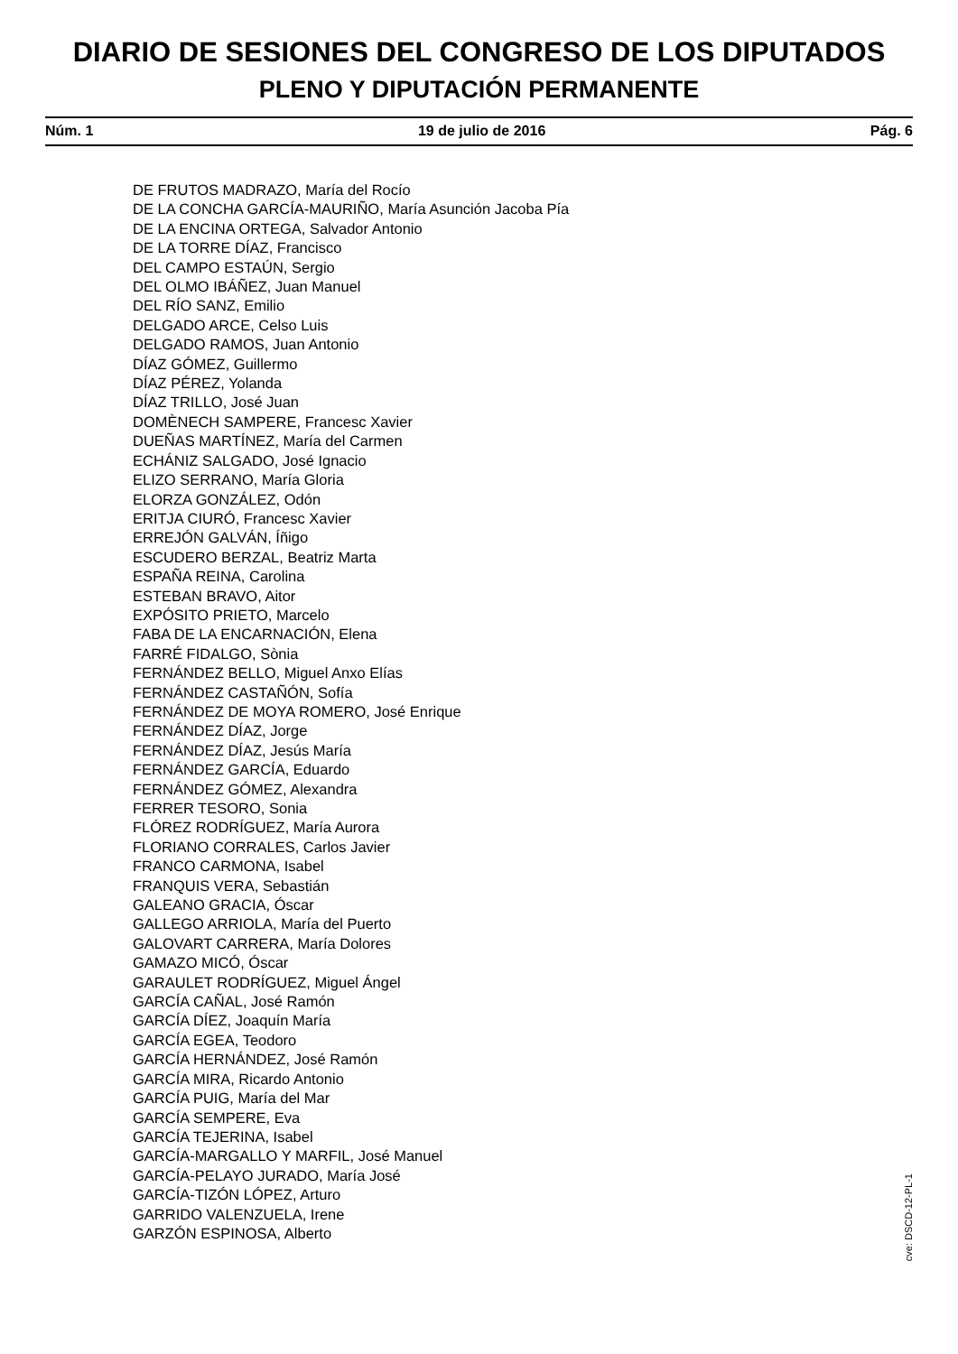DIARIO DE SESIONES DEL CONGRESO DE LOS DIPUTADOS
PLENO Y DIPUTACIÓN PERMANENTE
Núm. 1 19 de julio de 2016 Pág. 6
DE FRUTOS MADRAZO, María del Rocío
DE LA CONCHA GARCÍA-MAURIÑO, María Asunción Jacoba Pía
DE LA ENCINA ORTEGA, Salvador Antonio
DE LA TORRE DÍAZ, Francisco
DEL CAMPO ESTAÚN, Sergio
DEL OLMO IBÁÑEZ, Juan Manuel
DEL RÍO SANZ, Emilio
DELGADO ARCE, Celso Luis
DELGADO RAMOS, Juan Antonio
DÍAZ GÓMEZ, Guillermo
DÍAZ PÉREZ, Yolanda
DÍAZ TRILLO, José Juan
DOMÈNECH SAMPERE, Francesc Xavier
DUEÑAS MARTÍNEZ, María del Carmen
ECHÁNIZ SALGADO, José Ignacio
ELIZO SERRANO, María Gloria
ELORZA GONZÁLEZ, Odón
ERITJA CIURÓ, Francesc Xavier
ERREJÓN GALVÁN, Íñigo
ESCUDERO BERZAL, Beatriz Marta
ESPAÑA REINA, Carolina
ESTEBAN BRAVO, Aitor
EXPÓSITO PRIETO, Marcelo
FABA DE LA ENCARNACIÓN, Elena
FARRÉ FIDALGO, Sònia
FERNÁNDEZ BELLO, Miguel Anxo Elías
FERNÁNDEZ CASTAÑÓN, Sofía
FERNÁNDEZ DE MOYA ROMERO, José Enrique
FERNÁNDEZ DÍAZ, Jorge
FERNÁNDEZ DÍAZ, Jesús María
FERNÁNDEZ GARCÍA, Eduardo
FERNÁNDEZ GÓMEZ, Alexandra
FERRER TESORO, Sonia
FLÓREZ RODRÍGUEZ, María Aurora
FLORIANO CORRALES, Carlos Javier
FRANCO CARMONA, Isabel
FRANQUIS VERA, Sebastián
GALEANO GRACIA, Óscar
GALLEGO ARRIOLA, María del Puerto
GALOVART CARRERA, María Dolores
GAMAZO MICÓ, Óscar
GARAULET RODRÍGUEZ, Miguel Ángel
GARCÍA CAÑAL, José Ramón
GARCÍA DÍEZ, Joaquín María
GARCÍA EGEA, Teodoro
GARCÍA HERNÁNDEZ, José Ramón
GARCÍA MIRA, Ricardo Antonio
GARCÍA PUIG, María del Mar
GARCÍA SEMPERE, Eva
GARCÍA TEJERINA, Isabel
GARCÍA-MARGALLO Y MARFIL, José Manuel
GARCÍA-PELAYO JURADO, María José
GARCÍA-TIZÓN LÓPEZ, Arturo
GARRIDO VALENZUELA, Irene
GARZÓN ESPINOSA, Alberto
cve: DSCD-12-PL-1